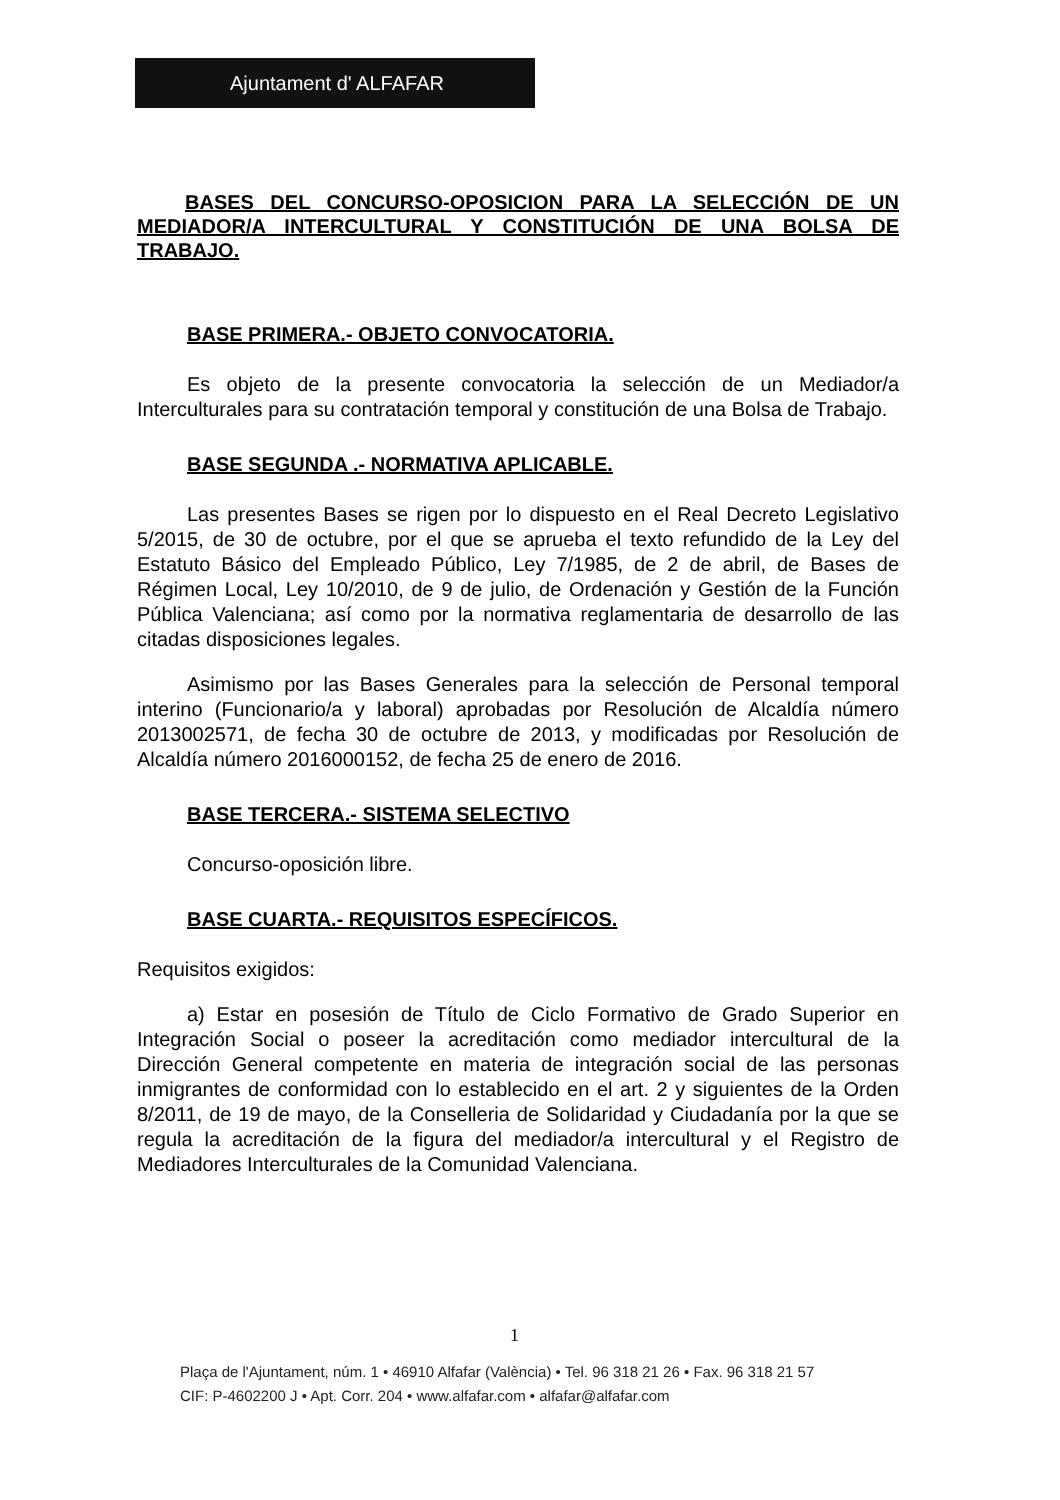Ajuntament d' ALFAFAR
BASES DEL CONCURSO-OPOSICION PARA LA SELECCIÓN DE UN MEDIADOR/A INTERCULTURAL Y CONSTITUCIÓN DE UNA BOLSA DE TRABAJO.
BASE PRIMERA.- OBJETO CONVOCATORIA.
Es objeto de la presente convocatoria la selección de un Mediador/a Interculturales para su contratación temporal y constitución de una Bolsa de Trabajo.
BASE SEGUNDA .- NORMATIVA APLICABLE.
Las presentes Bases se rigen por lo dispuesto en el Real Decreto Legislativo 5/2015, de 30 de octubre, por el que se aprueba el texto refundido de la Ley del Estatuto Básico del Empleado Público, Ley 7/1985, de 2 de abril, de Bases de Régimen Local, Ley 10/2010, de 9 de julio, de Ordenación y Gestión de la Función Pública Valenciana; así como por la normativa reglamentaria de desarrollo de las citadas disposiciones legales.
Asimismo por las Bases Generales para la selección de Personal temporal interino (Funcionario/a y laboral) aprobadas por Resolución de Alcaldía número 2013002571, de fecha 30 de octubre de 2013, y modificadas por Resolución de Alcaldía número 2016000152, de fecha 25 de enero de 2016.
BASE TERCERA.- SISTEMA SELECTIVO
Concurso-oposición libre.
BASE CUARTA.- REQUISITOS ESPECÍFICOS.
Requisitos exigidos:
a) Estar en posesión de Título de Ciclo Formativo de Grado Superior en Integración Social o poseer la acreditación como mediador intercultural de la Dirección General competente en materia de integración social de las personas inmigrantes de conformidad con lo establecido en el art. 2 y siguientes de la Orden 8/2011, de 19 de mayo, de la Conselleria de Solidaridad y Ciudadanía por la que se regula la acreditación de la figura del mediador/a intercultural y el Registro de Mediadores Interculturales de la Comunidad Valenciana.
1
Plaça de l'Ajuntament, núm. 1 • 46910 Alfafar (València) • Tel. 96 318 21 26 • Fax. 96 318 21 57
CIF: P-4602200 J • Apt. Corr. 204 • www.alfafar.com • alfafar@alfafar.com